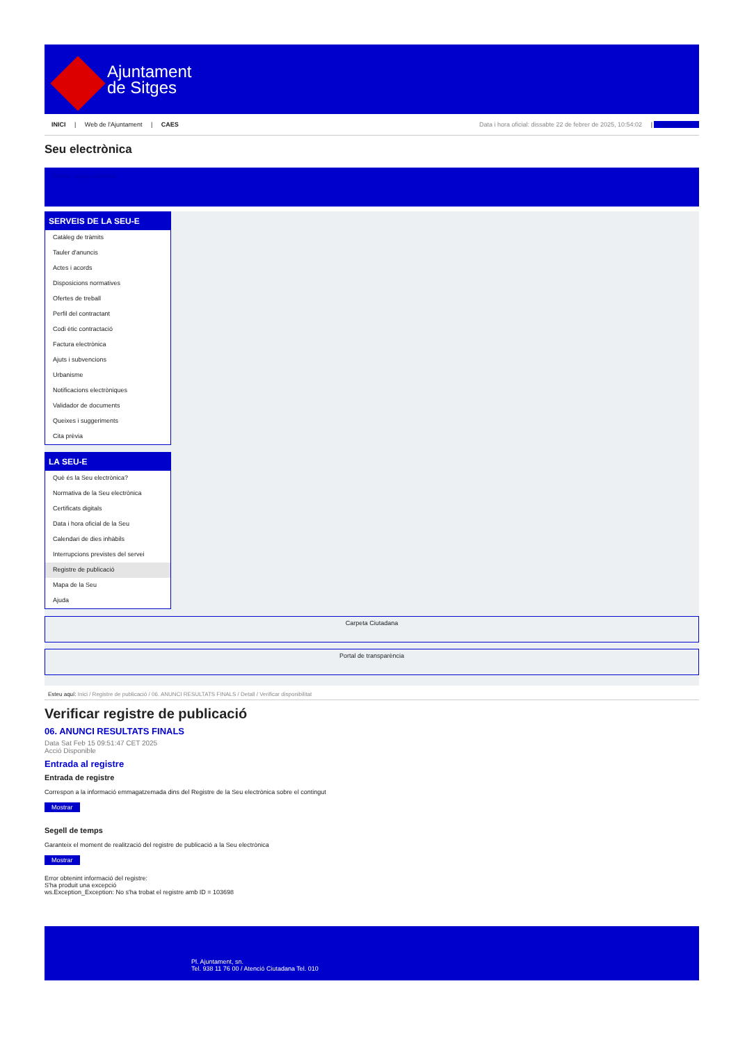Ajuntament
de Sitges
INICI | Web de l'Ajuntament | CAES
Data i hora oficial: dissabte 22 de febrer de 2025, 10:54:02 | Sincronitza
Seu electrònica
Obtenir còpia autèntica
SERVEIS DE LA SEU-E
Catàleg de tràmits
Tauler d'anuncis
Actes i acords
Disposicions normatives
Ofertes de treball
Perfil del contractant
Codi ètic contractació
Factura electrònica
Ajuts i subvencions
Urbanisme
Notificacions electròniques
Validador de documents
Queixes i suggeriments
Cita prèvia
LA SEU-E
Què és la Seu electrònica?
Normativa de la Seu electrònica
Certificats digitals
Data i hora oficial de la Seu
Calendari de dies inhàbils
Interrupcions previstes del servei
Registre de publicació
Mapa de la Seu
Ajuda
Carpeta Ciutadana
Portal de transparència
Esteu aquí: Inici / Registre de publicació / 06. ANUNCI RESULTATS FINALS / Detall / Verificar disponibilitat
Verificar registre de publicació
06. ANUNCI RESULTATS FINALS
Data Sat Feb 15 09:51:47 CET 2025
Acció Disponible
Entrada al registre
Entrada de registre
Correspon a la informació emmagatzemada dins del Registre de la Seu electrònica sobre el contingut
Mostrar
Segell de temps
Garanteix el moment de realització del registre de publicació a la Seu electrònica
Mostrar
Error obtenint informació del registre:
S'ha produit una excepció
ws.Exception_Exception: No s'ha trobat el registre amb ID = 103698
Pl. Ajuntament, sn.
Tel. 938 11 76 00 / Atenció Ciutadana Tel. 010